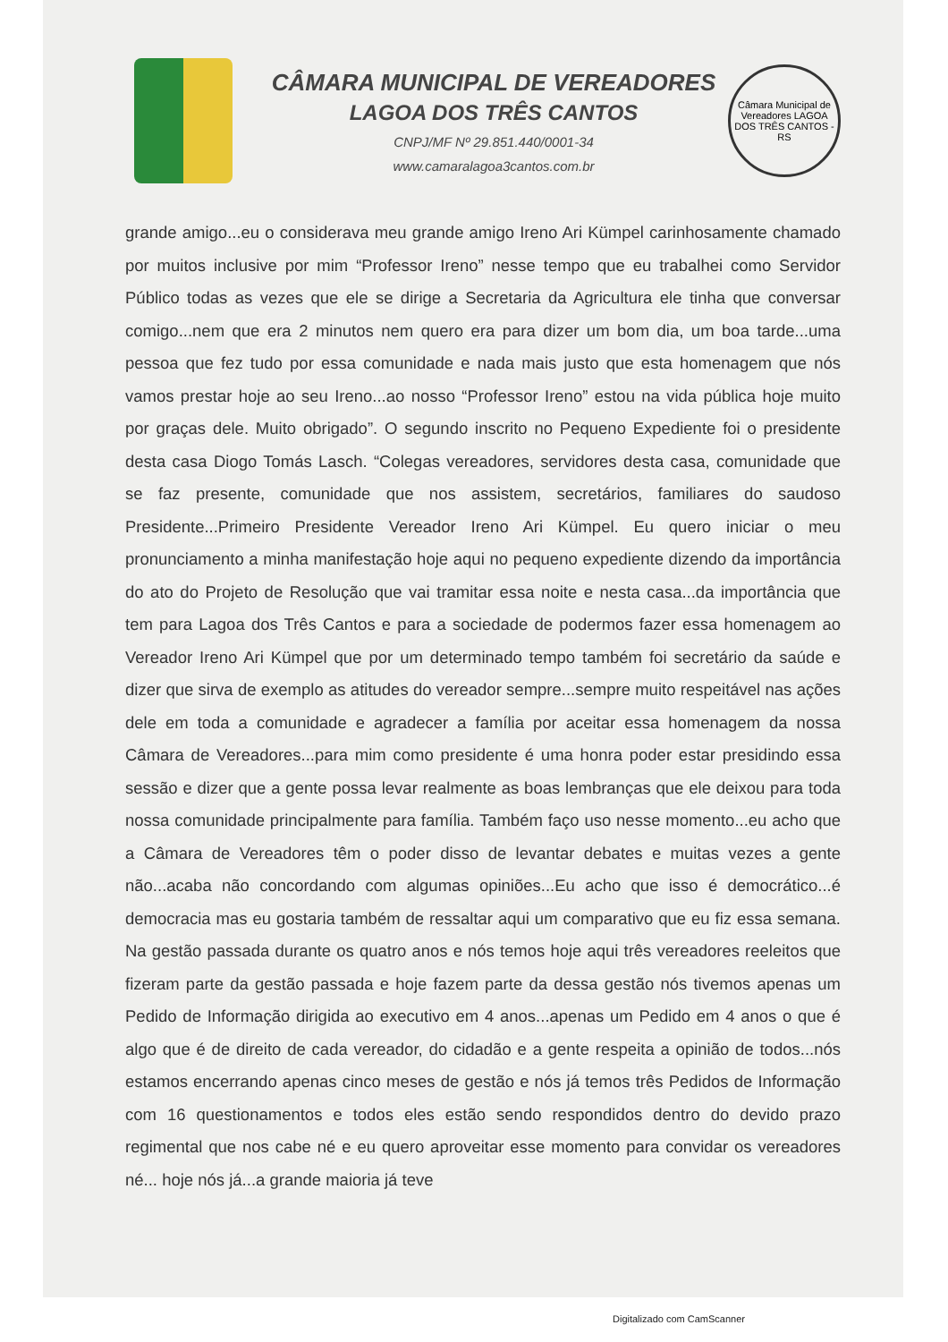CÂMARA MUNICIPAL DE VEREADORES
LAGOA DOS TRÊS CANTOS
CNPJ/MF Nº 29.851.440/0001-34
www.camaralagoa3cantos.com.br
Câmara Municipal de Vereadores LAGOA DOS TRÊS CANTOS - RS
grande amigo...eu o considerava meu grande amigo Ireno Ari Kümpel carinhosamente chamado por muitos inclusive por mim “Professor Ireno” nesse tempo que eu trabalhei como Servidor Público todas as vezes que ele se dirige a Secretaria da Agricultura ele tinha que conversar comigo...nem que era 2 minutos nem quero era para dizer um bom dia, um boa tarde...uma pessoa que fez tudo por essa comunidade e nada mais justo que esta homenagem que nós vamos prestar hoje ao seu Ireno...ao nosso “Professor Ireno” estou na vida pública hoje muito por graças dele. Muito obrigado”. O segundo inscrito no Pequeno Expediente foi o presidente desta casa Diogo Tomás Lasch. “Colegas vereadores, servidores desta casa, comunidade que se faz presente, comunidade que nos assistem, secretários, familiares do saudoso Presidente...Primeiro Presidente Vereador Ireno Ari Kümpel. Eu quero iniciar o meu pronunciamento a minha manifestação hoje aqui no pequeno expediente dizendo da importância do ato do Projeto de Resolução que vai tramitar essa noite e nesta casa...da importância que tem para Lagoa dos Três Cantos e para a sociedade de podermos fazer essa homenagem ao Vereador Ireno Ari Kümpel que por um determinado tempo também foi secretário da saúde e dizer que sirva de exemplo as atitudes do vereador sempre...sempre muito respeitável nas ações dele em toda a comunidade e agradecer a família por aceitar essa homenagem da nossa Câmara de Vereadores...para mim como presidente é uma honra poder estar presidindo essa sessão e dizer que a gente possa levar realmente as boas lembranças que ele deixou para toda nossa comunidade principalmente para família. Também faço uso nesse momento...eu acho que a Câmara de Vereadores têm o poder disso de levantar debates e muitas vezes a gente não...acaba não concordando com algumas opiniões...Eu acho que isso é democrático...é democracia mas eu gostaria também de ressaltar aqui um comparativo que eu fiz essa semana. Na gestão passada durante os quatro anos e nós temos hoje aqui três vereadores reeleitos que fizeram parte da gestão passada e hoje fazem parte da dessa gestão nós tivemos apenas um Pedido de Informação dirigida ao executivo em 4 anos...apenas um Pedido em 4 anos o que é algo que é de direito de cada vereador, do cidadão e a gente respeita a opinião de todos...nós estamos encerrando apenas cinco meses de gestão e nós já temos três Pedidos de Informação com 16 questionamentos e todos eles estão sendo respondidos dentro do devido prazo regimental que nos cabe né e eu quero aproveitar esse momento para convidar os vereadores né... hoje nós já...a grande maioria já teve
Digitalizado com CamScanner